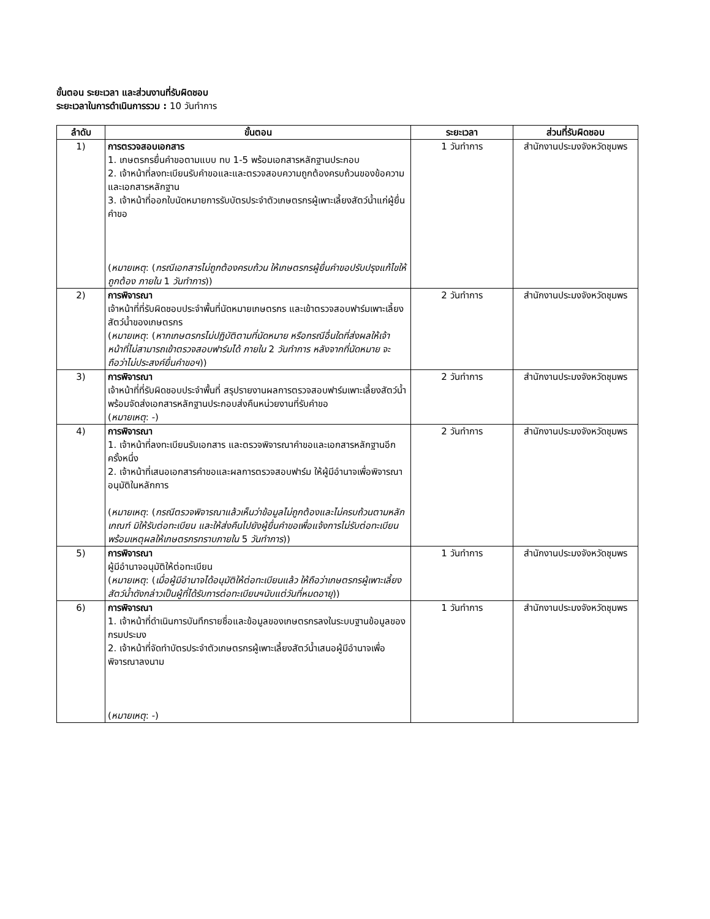ขั้นตอน ระยะเวลา และส่วนงานที่รับผิดชอบ
ระยะเวลาในการดำเนินการรวม : 10 วันทำการ
| ลำดับ | ขั้นตอน | ระยะเวลา | ส่วนที่รับผิดชอบ |
| --- | --- | --- | --- |
| 1) | การตรวจสอบเอกสาร 1. เกษตรกรยื่นคำขอตามแบบ ทบ 1-5 พร้อมเอกสารหลักฐานประกอบ 2. เจ้าหน้าที่ลงทะเบียนรับคำขอและและตรวจสอบความถูกต้องครบถ้วนของข้อความและเอกสารหลักฐาน 3. เจ้าหน้าที่ออกใบนัดหมายการรับบัตรประจำตัวเกษตรกรผู้เพาะเลี้ยงสัตว์น้ำแก่ผู้ยื่นคำขอ ( หมายเหตุ : ( กรณีเอกสารไม่ถูกต้องครบถ้วน ให้เกษตรกรผู้ยื่นคำขอปรับปรุงแก้ไขให้ถูกต้อง ภายใน 1 วันทำการ )) | 1 วันทำการ | สำนักงานประมงจังหวัดชุมพร |
| 2) | การพิจารณา เจ้าหน้าที่ที่รับผิดชอบประจำพื้นที่นัดหมายเกษตรกร และเข้าตรวจสอบฟาร์มเพาะเลี้ยงสัตว์น้ำของเกษตรกร ( หมายเหตุ : ( หากเกษตรกรไม่ปฏิบัติตามที่นัดหมาย หรือกรณีอื่นใดที่ส่งผลให้เจ้าหน้าที่ไม่สามารถเข้าตรวจสอบฟาร์มได้ ภายใน 2 วันทำการ หลังจากที่นัดหมาย จะถือว่าไม่ประสงค์ยื่นคำขอฯ )) | 2 วันทำการ | สำนักงานประมงจังหวัดชุมพร |
| 3) | การพิจารณา เจ้าหน้าที่ที่รับผิดชอบประจำพื้นที่ สรุปรายงานผลการตรวจสอบฟาร์มเพาะเลี้ยงสัตว์น้ำ พร้อมจัดส่งเอกสารหลักฐานประกอบส่งคืนหน่วยงานที่รับคำขอ ( หมายเหตุ : -) | 2 วันทำการ | สำนักงานประมงจังหวัดชุมพร |
| 4) | การพิจารณา 1. เจ้าหน้าที่ลงทะเบียนรับเอกสาร และตรวจพิจารณาคำขอและเอกสารหลักฐานอีกครั้งหนึ่ง 2. เจ้าหน้าที่เสนอเอกสารคำขอและผลการตรวจสอบฟาร์ม ให้ผู้มีอำนาจเพื่อพิจารณาอนุมัติในหลักการ ( หมายเหตุ : ( กรณีตรวจพิจารณาแล้วเห็นว่าข้อมูลไม่ถูกต้องและไม่ครบถ้วนตามหลักเกณฑ์ มิให้รับต่อทะเบียน และให้ส่งคืนไปยังผู้ยื่นคำขอเพื่อแจ้งการไม่รับต่อทะเบียนพร้อมเหตุผลให้เกษตรกรทราบภายใน 5 วันทำการ )) | 2 วันทำการ | สำนักงานประมงจังหวัดชุมพร |
| 5) | การพิจารณา ผู้มีอำนาจอนุมัติให้ต่อทะเบียน ( หมายเหตุ : ( เมื่อผู้มีอำนาจได้อนุมัติให้ต่อทะเบียนแล้ว ให้ถือว่าเกษตรกรผู้เพาะเลี้ยงสัตว์น้ำดังกล่าวเป็นผู้ที่ได้รับการต่อทะเบียนฯนับแต่วันที่หมดอายุ )) | 1 วันทำการ | สำนักงานประมงจังหวัดชุมพร |
| 6) | การพิจารณา 1. เจ้าหน้าที่ดำเนินการบันทึกรายชื่อและข้อมูลของเกษตรกรลงในระบบฐานข้อมูลของกรมประมง 2. เจ้าหน้าที่จัดทำบัตรประจำตัวเกษตรกรผู้เพาะเลี้ยงสัตว์น้ำเสนอผู้มีอำนาจเพื่อพิจารณาลงนาม ( หมายเหตุ : -) | 1 วันทำการ | สำนักงานประมงจังหวัดชุมพร |